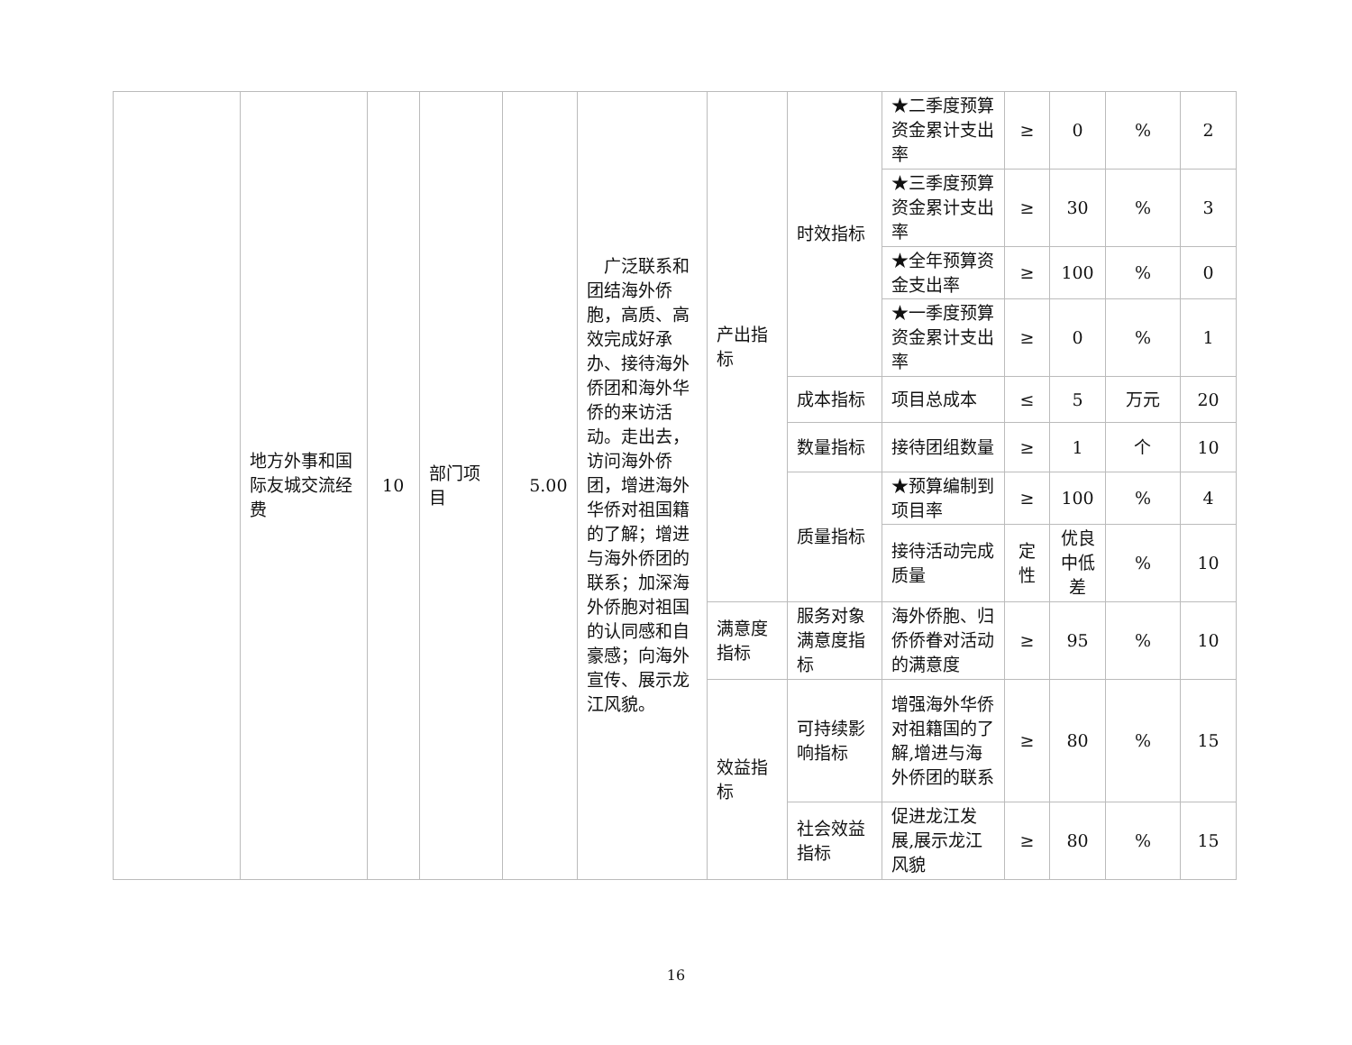| | 地方外事和国际友城交流经费 | 10 | 部门项目 | 5.00 | 广泛联系和团结海外侨胞，高质、高效完成好承办、接待海外侨团和海外华侨的来访活动。走出去，访问海外侨团，增进海外华侨对祖国籍的了解；增进与海外侨团的联系；加深海外侨胞对祖国的认同感和自豪感；向海外宣传、展示龙江风貌。 | 产出指标 | 时效指标 | ★二季度预算资金累计支出率 | ≥ | 0 | % | 2 |
| | | | | | | | | ★三季度预算资金累计支出率 | ≥ | 30 | % | 3 |
| | | | | | | | | ★全年预算资金支出率 | ≥ | 100 | % | 0 |
| | | | | | | | | ★一季度预算资金累计支出率 | ≥ | 0 | % | 1 |
| | | | | | | | 成本指标 | 项目总成本 | ≤ | 5 | 万元 | 20 |
| | | | | | | | 数量指标 | 接待团组数量 | ≥ | 1 | 个 | 10 |
| | | | | | | | 质量指标 | ★预算编制到项目率 | ≥ | 100 | % | 4 |
| | | | | | | | | 接待活动完成质量 | 定性 | 优良中低差 | % | 10 |
| | | | | | | 满意度指标 | 服务对象满意度指标 | 海外侨胞、归侨侨眷对活动的满意度 | ≥ | 95 | % | 10 |
| | | | | | | 效益指标 | 可持续影响指标 | 增强海外华侨对祖籍国的了解,增进与海外侨团的联系 | ≥ | 80 | % | 15 |
| | | | | | | | 社会效益指标 | 促进龙江发展,展示龙江风貌 | ≥ | 80 | % | 15 |
16